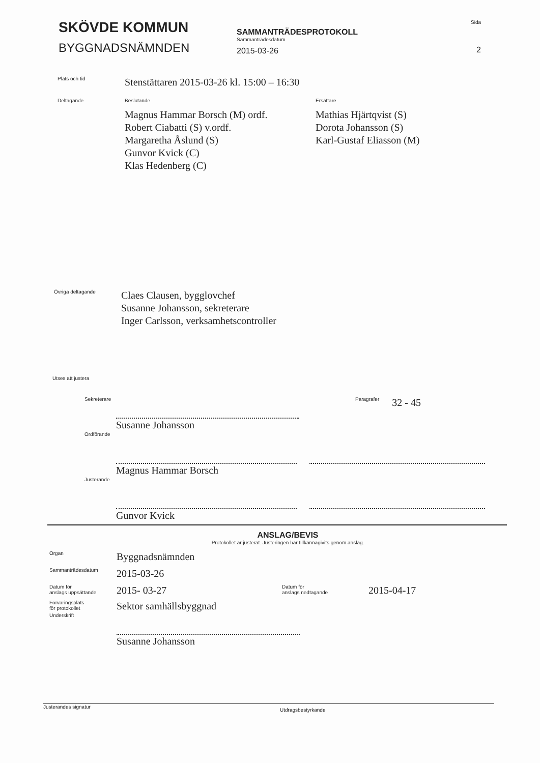SKÖVDE KOMMUN
BYGGNADSNÄMNDEN
SAMMANTRÄDESPROTOKOLL
Sammanträdesdatum
2015-03-26
Sida
2
Plats och tid
Stenstättaren 2015-03-26 kl. 15:00 – 16:30
Deltagande Beslutande
Magnus Hammar Borsch (M) ordf.
Robert Ciabatti (S) v.ordf.
Margaretha Åslund (S)
Gunvor Kvick (C)
Klas Hedenberg (C)
Ersättare
Mathias Hjärtqvist (S)
Dorota Johansson (S)
Karl-Gustaf Eliasson (M)
Övriga deltagande
Claes Clausen, bygglovchef
Susanne Johansson, sekreterare
Inger Carlsson, verksamhetscontroller
Utses att justera
Sekreterare
Susanne Johansson
Paragrafer
32 - 45
Ordförande
Magnus Hammar Borsch
Justerande
Gunvor Kvick
ANSLAG/BEVIS
Protokollet är justerat. Justeringen har tillkännagivits genom anslag.
Organ
Byggnadsnämnden
Sammanträdesdatum
2015-03-26
Datum för
anslags uppsättande
2015- 03-27
Datum för
anslags nedtagande
2015-04-17
Förvaringsplats
för protokollet
Sektor samhällsbyggnad
Underskrift
Susanne Johansson
Justerandes signatur
Utdragsbestyrkande